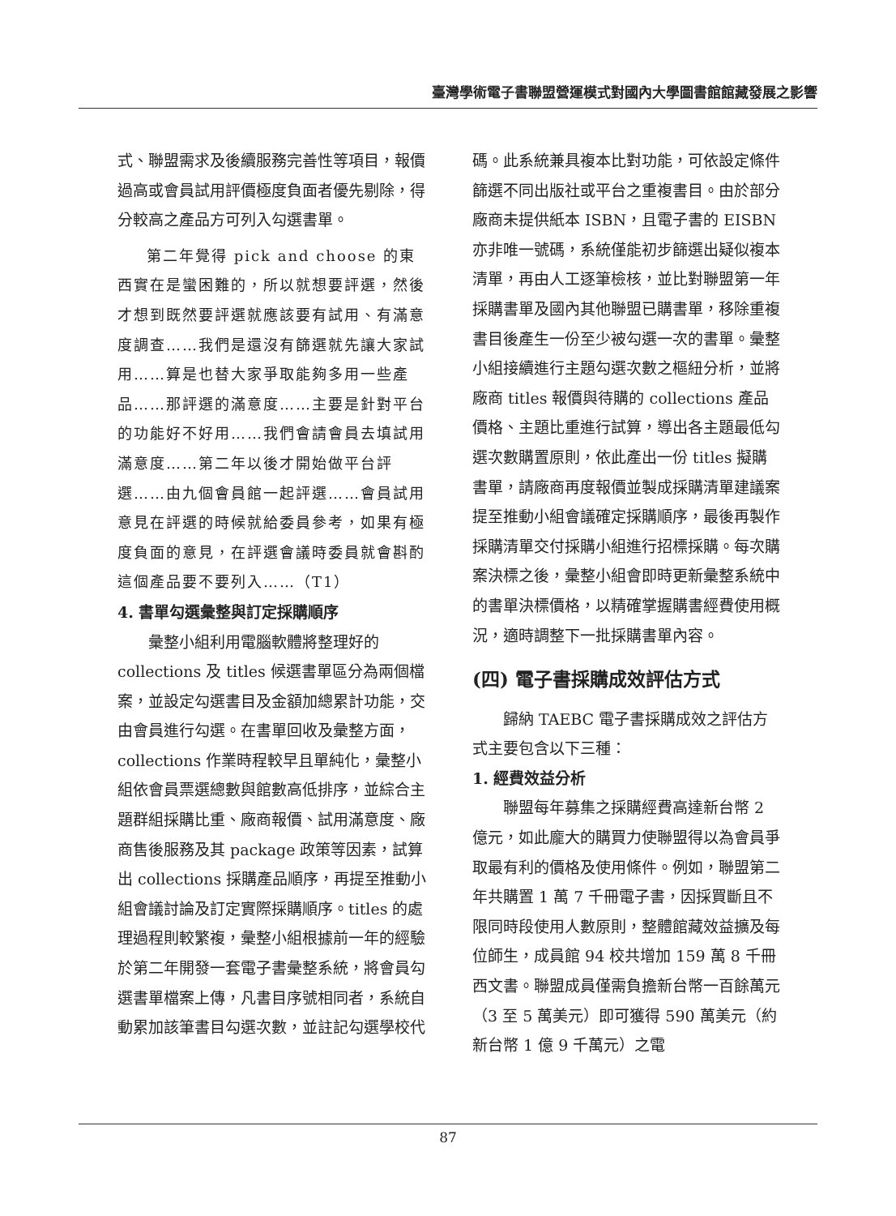臺灣學術電子書聯盟營運模式對國內大學圖書館館藏發展之影響
式、聯盟需求及後續服務完善性等項目，報價過高或會員試用評價極度負面者優先剔除，得分較高之產品方可列入勾選書單。
第二年覺得 pick and choose 的東西實在是蠻困難的，所以就想要評選，然後才想到既然要評選就應該要有試用、有滿意度調查……我們是還沒有篩選就先讓大家試用……算是也替大家爭取能夠多用一些產品……那評選的滿意度……主要是針對平台的功能好不好用……我們會請會員去填試用滿意度……第二年以後才開始做平台評選……由九個會員館一起評選……會員試用意見在評選的時候就給委員參考，如果有極度負面的意見，在評選會議時委員就會斟酌這個產品要不要列入……（T1）
4. 書單勾選彙整與訂定採購順序
彙整小組利用電腦軟體將整理好的 collections 及 titles 候選書單區分為兩個檔案，並設定勾選書目及金額加總累計功能，交由會員進行勾選。在書單回收及彙整方面，collections 作業時程較早且單純化，彙整小組依會員票選總數與館數高低排序，並綜合主題群組採購比重、廠商報價、試用滿意度、廠商售後服務及其 package 政策等因素，試算出 collections 採購產品順序，再提至推動小組會議討論及訂定實際採購順序。titles 的處理過程則較繁複，彙整小組根據前一年的經驗於第二年開發一套電子書彙整系統，將會員勾選書單檔案上傳，凡書目序號相同者，系統自動累加該筆書目勾選次數，並註記勾選學校代
碼。此系統兼具複本比對功能，可依設定條件篩選不同出版社或平台之重複書目。由於部分廠商未提供紙本 ISBN，且電子書的 EISBN 亦非唯一號碼，系統僅能初步篩選出疑似複本清單，再由人工逐筆檢核，並比對聯盟第一年採購書單及國內其他聯盟已購書單，移除重複書目後產生一份至少被勾選一次的書單。彙整小組接續進行主題勾選次數之樞紐分析，並將廠商 titles 報價與待購的 collections 產品價格、主題比重進行試算，導出各主題最低勾選次數購置原則，依此產出一份 titles 擬購書單，請廠商再度報價並製成採購清單建議案提至推動小組會議確定採購順序，最後再製作採購清單交付採購小組進行招標採購。每次購案決標之後，彙整小組會即時更新彙整系統中的書單決標價格，以精確掌握購書經費使用概況，適時調整下一批採購書單內容。
(四) 電子書採購成效評估方式
歸納 TAEBC 電子書採購成效之評估方式主要包含以下三種：
1. 經費效益分析
聯盟每年募集之採購經費高達新台幣 2 億元，如此龐大的購買力使聯盟得以為會員爭取最有利的價格及使用條件。例如，聯盟第二年共購置 1 萬 7 千冊電子書，因採買斷且不限同時段使用人數原則，整體館藏效益擴及每位師生，成員館 94 校共增加 159 萬 8 千冊西文書。聯盟成員僅需負擔新台幣一百餘萬元（3 至 5 萬美元）即可獲得 590 萬美元（約新台幣 1 億 9 千萬元）之電
87